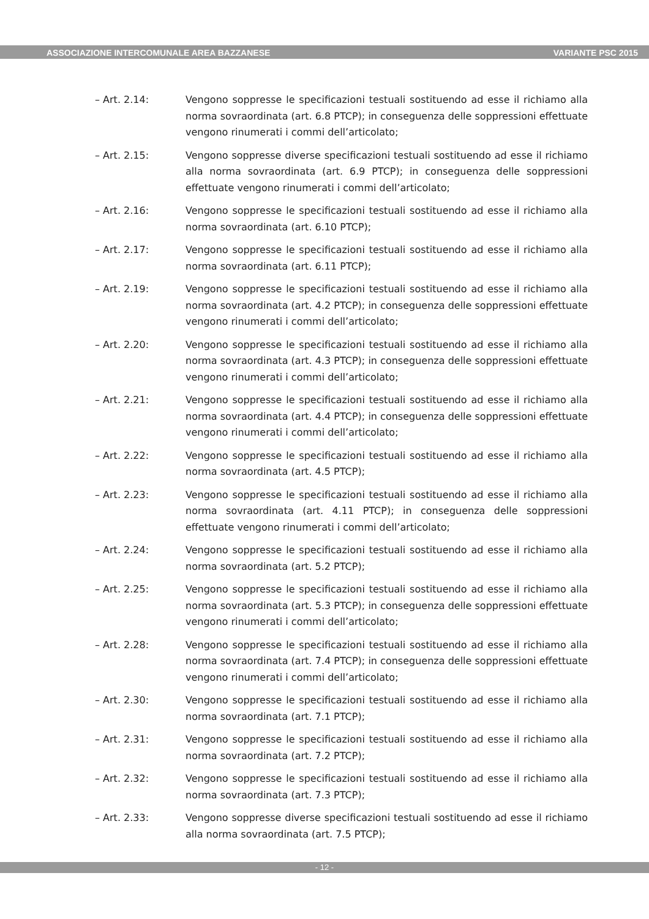ASSOCIAZIONE INTERCOMUNALE AREA BAZZANESE VARIANTE PSC 2015
– Art. 2.14: Vengono soppresse le specificazioni testuali sostituendo ad esse il richiamo alla norma sovraordinata (art. 6.8 PTCP); in conseguenza delle soppressioni effettuate vengono rinumerati i commi dell’articolato;
– Art. 2.15: Vengono soppresse diverse specificazioni testuali sostituendo ad esse il richiamo alla norma sovraordinata (art. 6.9 PTCP); in conseguenza delle soppressioni effettuate vengono rinumerati i commi dell’articolato;
– Art. 2.16: Vengono soppresse le specificazioni testuali sostituendo ad esse il richiamo alla norma sovraordinata (art. 6.10 PTCP);
– Art. 2.17: Vengono soppresse le specificazioni testuali sostituendo ad esse il richiamo alla norma sovraordinata (art. 6.11 PTCP);
– Art. 2.19: Vengono soppresse le specificazioni testuali sostituendo ad esse il richiamo alla norma sovraordinata (art. 4.2 PTCP); in conseguenza delle soppressioni effettuate vengono rinumerati i commi dell’articolato;
– Art. 2.20: Vengono soppresse le specificazioni testuali sostituendo ad esse il richiamo alla norma sovraordinata (art. 4.3 PTCP); in conseguenza delle soppressioni effettuate vengono rinumerati i commi dell’articolato;
– Art. 2.21: Vengono soppresse le specificazioni testuali sostituendo ad esse il richiamo alla norma sovraordinata (art. 4.4 PTCP); in conseguenza delle soppressioni effettuate vengono rinumerati i commi dell’articolato;
– Art. 2.22: Vengono soppresse le specificazioni testuali sostituendo ad esse il richiamo alla norma sovraordinata (art. 4.5 PTCP);
– Art. 2.23: Vengono soppresse le specificazioni testuali sostituendo ad esse il richiamo alla norma sovraordinata (art. 4.11 PTCP); in conseguenza delle soppressioni effettuate vengono rinumerati i commi dell’articolato;
– Art. 2.24: Vengono soppresse le specificazioni testuali sostituendo ad esse il richiamo alla norma sovraordinata (art. 5.2 PTCP);
– Art. 2.25: Vengono soppresse le specificazioni testuali sostituendo ad esse il richiamo alla norma sovraordinata (art. 5.3 PTCP); in conseguenza delle soppressioni effettuate vengono rinumerati i commi dell’articolato;
– Art. 2.28: Vengono soppresse le specificazioni testuali sostituendo ad esse il richiamo alla norma sovraordinata (art. 7.4 PTCP); in conseguenza delle soppressioni effettuate vengono rinumerati i commi dell’articolato;
– Art. 2.30: Vengono soppresse le specificazioni testuali sostituendo ad esse il richiamo alla norma sovraordinata (art. 7.1 PTCP);
– Art. 2.31: Vengono soppresse le specificazioni testuali sostituendo ad esse il richiamo alla norma sovraordinata (art. 7.2 PTCP);
– Art. 2.32: Vengono soppresse le specificazioni testuali sostituendo ad esse il richiamo alla norma sovraordinata (art. 7.3 PTCP);
– Art. 2.33: Vengono soppresse diverse specificazioni testuali sostituendo ad esse il richiamo alla norma sovraordinata (art. 7.5 PTCP);
- 12 -